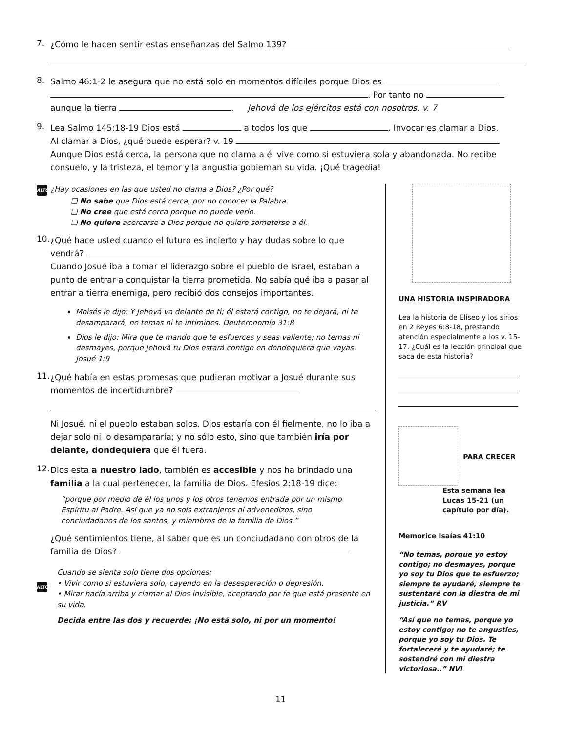7.
¿Cómo le hacen sentir estas enseñanzas del Salmo 139?
8.
Salmo 46:1-2 le asegura que no está solo en momentos difíciles porque Dios es
. Por tanto no
aunque la tierra . Jehová de los ejércitos está con nosotros. v. 7
9.
Lea Salmo 145:18-19 Dios está a todos los que . Invocar es clamar a Dios.
Al clamar a Dios, ¿qué puede esperar? v. 19
Aunque Dios está cerca, la persona que no clama a él vive como si estuviera sola y abandonada. No recibe consuelo, y la tristeza, el temor y la angustia gobiernan su vida. ¡Qué tragedia!
ALTO ¿Hay ocasiones en las que usted no clama a Dios? ¿Por qué?
❏ No sabe que Dios está cerca, por no conocer la Palabra.
❏ No cree que está cerca porque no puede verlo.
❏ No quiere acercarse a Dios porque no quiere someterse a él.
10.
¿Qué hace usted cuando el futuro es incierto y hay dudas sobre lo que vendrá?
Cuando Josué iba a tomar el liderazgo sobre el pueblo de Israel, estaban a punto de entrar a conquistar la tierra prometida. No sabía qué iba a pasar al entrar a tierra enemiga, pero recibió dos consejos importantes.
Moisés le dijo: Y Jehová va delante de ti; él estará contigo, no te dejará, ni te desamparará, no temas ni te intimides. Deuteronomio 31:8
Dios le dijo: Mira que te mando que te esfuerces y seas valiente; no temas ni desmayes, porque Jehová tu Dios estará contigo en dondequiera que vayas. Josué 1:9
11.
¿Qué había en estas promesas que pudieran motivar a Josué durante sus momentos de incertidumbre?
Ni Josué, ni el pueblo estaban solos. Dios estaría con él fielmente, no lo iba a dejar solo ni lo desampararía; y no sólo esto, sino que también iría por delante, dondequiera que él fuera.
12.
Dios esta a nuestro lado, también es accesible y nos ha brindado una familia a la cual pertenecer, la familia de Dios. Efesios 2:18-19 dice:
“porque por medio de él los unos y los otros tenemos entrada por un mismo Espíritu al Padre. Así que ya no sois extranjeros ni advenedizos, sino conciudadanos de los santos, y miembros de la familia de Dios.”
¿Qué sentimientos tiene, al saber que es un conciudadano con otros de la familia de Dios?
ALTO
Cuando se sienta solo tiene dos opciones:
• Vivir como si estuviera solo, cayendo en la desesperación o depresión.
• Mirar hacía arriba y clamar al Dios invisible, aceptando por fe que está presente en su vida.
Decida entre las dos y recuerde: ¡No está solo, ni por un momento!
UNA HISTORIA INSPIRADORA
Lea la historia de Eliseo y los sirios en 2 Reyes 6:8-18, prestando atención especialmente a los v. 15-17. ¿Cuál es la lección principal que saca de esta historia?
PARA CRECER
Esta semana lea Lucas 15-21 (un capítulo por día).
Memorice Isaías 41:10
“No temas, porque yo estoy contigo; no desmayes, porque yo soy tu Dios que te esfuerzo; siempre te ayudaré, siempre te sustentaré con la diestra de mi justicia.” RV
“Así que no temas, porque yo estoy contigo; no te angusties, porque yo soy tu Dios. Te fortaleceré y te ayudaré; te sostendré con mi diestra victoriosa..” NVI
11